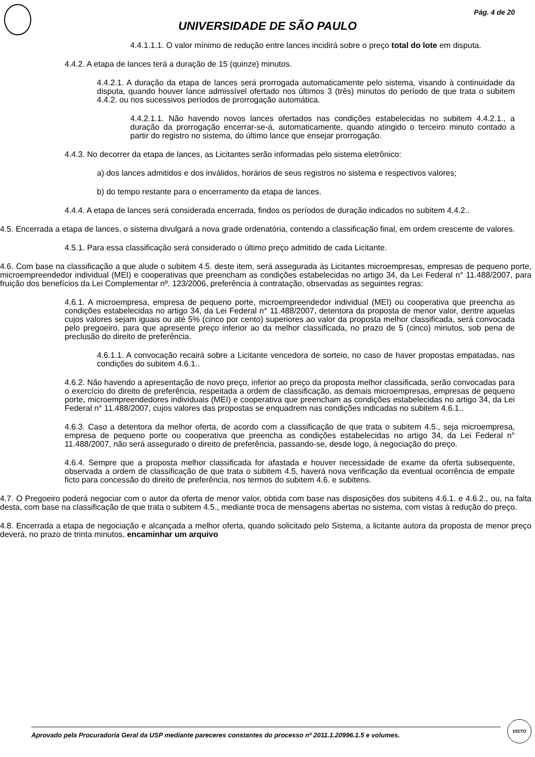Pág. 4 de 20
UNIVERSIDADE DE SÃO PAULO
4.4.1.1.1. O valor mínimo de redução entre lances incidirá sobre o preço total do lote em disputa.
4.4.2. A etapa de lances terá a duração de 15 (quinze) minutos.
4.4.2.1. A duração da etapa de lances será prorrogada automaticamente pelo sistema, visando à continuidade da disputa, quando houver lance admissível ofertado nos últimos 3 (três) minutos do período de que trata o subitem 4.4.2. ou nos sucessivos períodos de prorrogação automática.
4.4.2.1.1. Não havendo novos lances ofertados nas condições estabelecidas no subitem 4.4.2.1., a duração da prorrogação encerrar-se-á, automaticamente, quando atingido o terceiro minuto contado a partir do registro no sistema, do último lance que ensejar prorrogação.
4.4.3. No decorrer da etapa de lances, as Licitantes serão informadas pelo sistema eletrônico:
a) dos lances admitidos e dos inválidos, horários de seus registros no sistema e respectivos valores;
b) do tempo restante para o encerramento da etapa de lances.
4.4.4. A etapa de lances será considerada encerrada, findos os períodos de duração indicados no subitem 4.4.2..
4.5. Encerrada a etapa de lances, o sistema divulgará a nova grade ordenatória, contendo a classificação final, em ordem crescente de valores.
4.5.1. Para essa classificação será considerado o último preço admitido de cada Licitante.
4.6. Com base na classificação a que alude o subitem 4.5. deste item, será assegurada às Licitantes microempresas, empresas de pequeno porte, microempreendedor individual (MEI) e cooperativas que preencham as condições estabelecidas no artigo 34, da Lei Federal n° 11.488/2007, para fruição dos benefícios da Lei Complementar nº. 123/2006, preferência à contratação, observadas as seguintes regras:
4.6.1. A microempresa, empresa de pequeno porte, microempreendedor individual (MEI) ou cooperativa que preencha as condições estabelecidas no artigo 34, da Lei Federal n° 11.488/2007, detentora da proposta de menor valor, dentre aquelas cujos valores sejam iguais ou até 5% (cinco por cento) superiores ao valor da proposta melhor classificada, será convocada pelo pregoeiro, para que apresente preço inferior ao da melhor classificada, no prazo de 5 (cinco) minutos, sob pena de preclusão do direito de preferência.
4.6.1.1. A convocação recairá sobre a Licitante vencedora de sorteio, no caso de haver propostas empatadas, nas condições do subitem 4.6.1..
4.6.2. Não havendo a apresentação de novo preço, inferior ao preço da proposta melhor classificada, serão convocadas para o exercício do direito de preferência, respeitada a ordem de classificação, as demais microempresas, empresas de pequeno porte, microempreendedores individuais (MEI) e cooperativa que preencham as condições estabelecidas no artigo 34, da Lei Federal n° 11.488/2007, cujos valores das propostas se enquadrem nas condições indicadas no subitem 4.6.1..
4.6.3. Caso a detentora da melhor oferta, de acordo com a classificação de que trata o subitem 4.5., seja microempresa, empresa de pequeno porte ou cooperativa que preencha as condições estabelecidas no artigo 34, da Lei Federal n° 11.488/2007, não será assegurado o direito de preferência, passando-se, desde logo, à negociação do preço.
4.6.4. Sempre que a proposta melhor classificada for afastada e houver necessidade de exame da oferta subsequente, observada a ordem de classificação de que trata o subitem 4.5, haverá nova verificação da eventual ocorrência de empate ficto para concessão do direito de preferência, nos termos do subitem 4.6. e subitens.
4.7. O Pregoeiro poderá negociar com o autor da oferta de menor valor, obtida com base nas disposições dos subitens 4.6.1. e 4.6.2., ou, na falta desta, com base na classificação de que trata o subitem 4.5., mediante troca de mensagens abertas no sistema, com vistas à redução do preço.
4.8. Encerrada a etapa de negociação e alcançada a melhor oferta, quando solicitado pelo Sistema, a licitante autora da proposta de menor preço deverá, no prazo de trinta minutos, encaminhar um arquivo
Aprovado pela Procuradoria Geral da USP mediante pareceres constantes do processo nº 2011.1.20996.1.5 e volumes.
VISTO